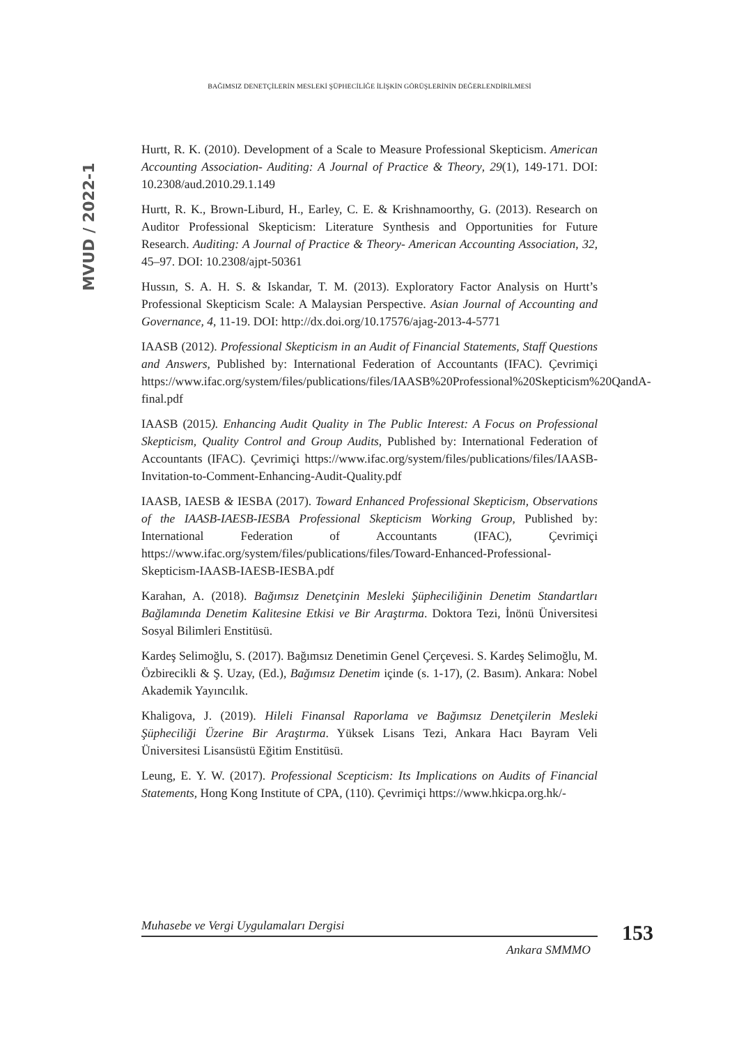BAĞIMSIZ DENETÇİLERİN MESLEKİ ŞÜPHECİLİĞE İLİŞKİN GÖRÜŞLERİNİN DEĞERLENDİRİLMESİ
MVUD / 2022-1
Hurtt, R. K. (2010). Development of a Scale to Measure Professional Skepticism. American Accounting Association- Auditing: A Journal of Practice & Theory, 29(1), 149-171. DOI: 10.2308/aud.2010.29.1.149
Hurtt, R. K., Brown-Liburd, H., Earley, C. E. & Krishnamoorthy, G. (2013). Research on Auditor Professional Skepticism: Literature Synthesis and Opportunities for Future Research. Auditing: A Journal of Practice & Theory- American Accounting Association, 32, 45–97. DOI: 10.2308/ajpt-50361
Hussın, S. A. H. S. & Iskandar, T. M. (2013). Exploratory Factor Analysis on Hurtt’s Professional Skepticism Scale: A Malaysian Perspective. Asian Journal of Accounting and Governance, 4, 11-19. DOI: http://dx.doi.org/10.17576/ajag-2013-4-5771
IAASB (2012). Professional Skepticism in an Audit of Financial Statements, Staff Questions and Answers, Published by: International Federation of Accountants (IFAC). Çevrimiçi https://www.ifac.org/system/files/publications/files/IAASB%20Professional%20Skepticism%20QandA-final.pdf
IAASB (2015). Enhancing Audit Quality in The Public Interest: A Focus on Professional Skepticism, Quality Control and Group Audits, Published by: International Federation of Accountants (IFAC). Çevrimiçi https://www.ifac.org/system/files/publications/files/IAASB-Invitation-to-Comment-Enhancing-Audit-Quality.pdf
IAASB, IAESB & IESBA (2017). Toward Enhanced Professional Skepticism, Observations of the IAASB-IAESB-IESBA Professional Skepticism Working Group, Published by: International Federation of Accountants (IFAC), Çevrimiçi https://www.ifac.org/system/files/publications/files/Toward-Enhanced-Professional-Skepticism-IAASB-IAESB-IESBA.pdf
Karahan, A. (2018). Bağımsız Denetçinin Mesleki Şüpheciliğinin Denetim Standartları Bağlamında Denetim Kalitesine Etkisi ve Bir Araştırma. Doktora Tezi, İnönü Üniversitesi Sosyal Bilimleri Enstitüsü.
Kardeş Selimoğlu, S. (2017). Bağımsız Denetimin Genel Çerçevesi. S. Kardeş Selimoğlu, M. Özbirecikli & Ş. Uzay, (Ed.), Bağımsız Denetim içinde (s. 1-17), (2. Basım). Ankara: Nobel Akademik Yayıncılık.
Khaligova, J. (2019). Hileli Finansal Raporlama ve Bağımsız Denetçilerin Mesleki Şüpheciliği Üzerine Bir Araştırma. Yüksek Lisans Tezi, Ankara Hacı Bayram Veli Üniversitesi Lisansüstü Eğitim Enstitüsü.
Leung, E. Y. W. (2017). Professional Scepticism: Its Implications on Audits of Financial Statements, Hong Kong Institute of CPA, (110). Çevrimiçi https://www.hkicpa.org.hk/-
Muhasebe ve Vergi Uygulamaları Dergisi
Ankara SMMMO
153